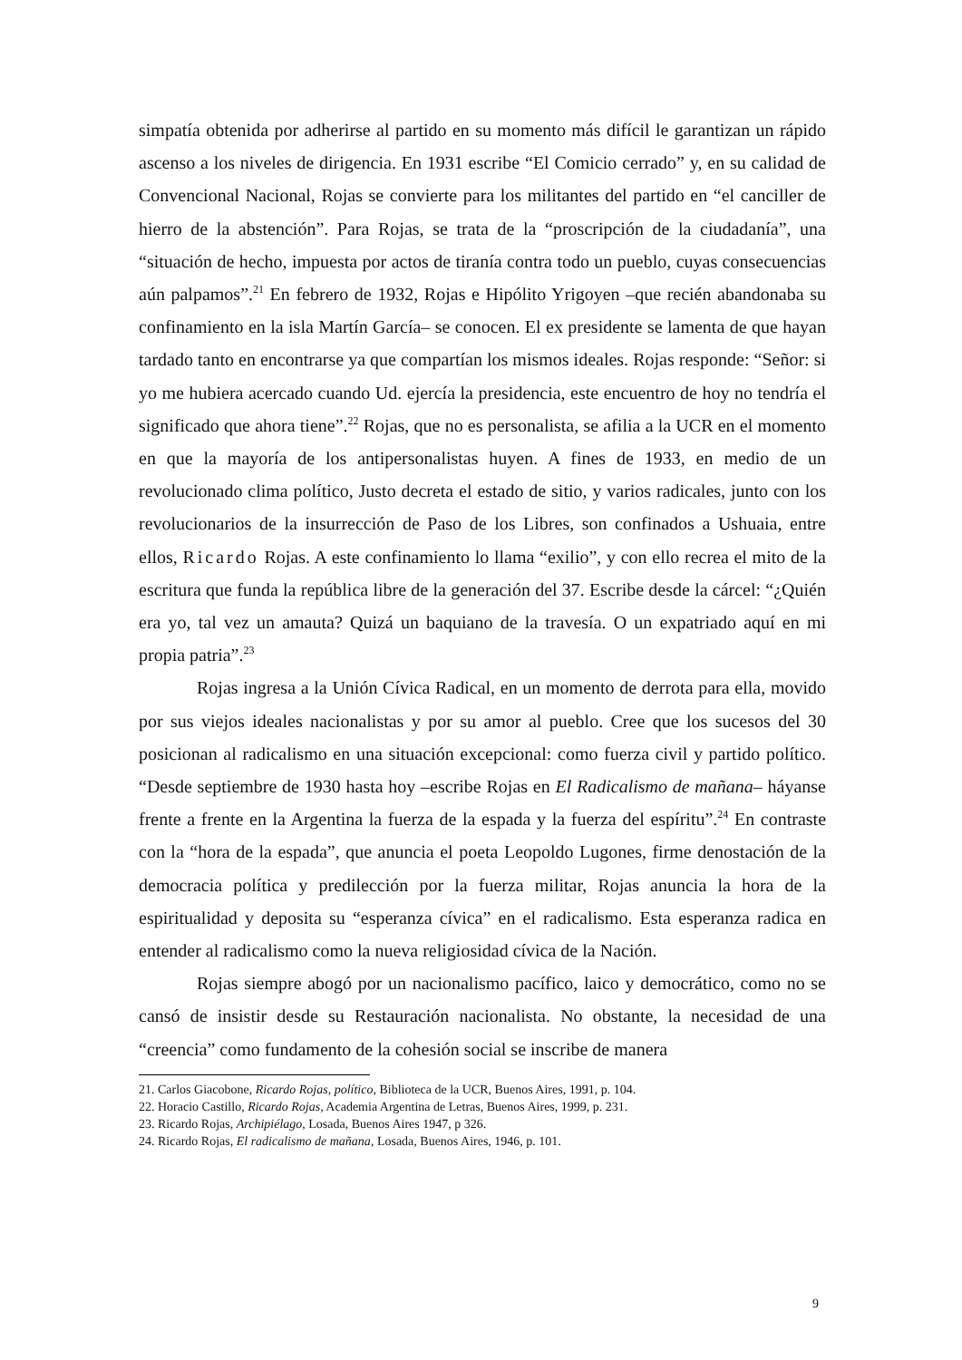simpatía obtenida por adherirse al partido en su momento más difícil le garantizan un rápido ascenso a los niveles de dirigencia. En 1931 escribe “El Comicio cerrado” y, en su calidad de Convencional Nacional, Rojas se convierte para los militantes del partido en “el canciller de hierro de la abstención”. Para Rojas, se trata de la “proscripción de la ciudadanía”, una “situación de hecho, impuesta por actos de tiranía contra todo un pueblo, cuyas consecuencias aún palpamos”.<sup>21</sup> En febrero de 1932, Rojas e Hipólito Yrigoyen –que recién abandonaba su confinamiento en la isla Martín García– se conocen. El ex presidente se lamenta de que hayan tardado tanto en encontrarse ya que compartían los mismos ideales. Rojas responde: “Señor: si yo me hubiera acercado cuando Ud. ejercía la presidencia, este encuentro de hoy no tendría el significado que ahora tiene”.<sup>22</sup> Rojas, que no es personalista, se afilia a la UCR en el momento en que la mayoría de los antipersonalistas huyen. A fines de 1933, en medio de un revolucionado clima político, Justo decreta el estado de sitio, y varios radicales, junto con los revolucionarios de la insurrección de Paso de los Libres, son confinados a Ushuaia, entre ellos, Ricardo Rojas. A este confinamiento lo llama “exilio”, y con ello recrea el mito de la escritura que funda la república libre de la generación del 37. Escribe desde la cárcel: “¿Quién era yo, tal vez un amauta? Quizá un baquiano de la travesía. O un expatriado aquí en mi propia patria”.<sup>23</sup>
Rojas ingresa a la Unión Cívica Radical, en un momento de derrota para ella, movido por sus viejos ideales nacionalistas y por su amor al pueblo. Cree que los sucesos del 30 posicionan al radicalismo en una situación excepcional: como fuerza civil y partido político. “Desde septiembre de 1930 hasta hoy –escribe Rojas en El Radicalismo de mañana– háyanse frente a frente en la Argentina la fuerza de la espada y la fuerza del espíritu”.<sup>24</sup> En contraste con la “hora de la espada”, que anuncia el poeta Leopoldo Lugones, firme denostación de la democracia política y predilección por la fuerza militar, Rojas anuncia la hora de la espiritualidad y deposita su “esperanza cívica” en el radicalismo. Esta esperanza radica en entender al radicalismo como la nueva religiosidad cívica de la Nación.
Rojas siempre abogó por un nacionalismo pacífico, laico y democrático, como no se cansó de insistir desde su Restauración nacionalista. No obstante, la necesidad de una “creencia” como fundamento de la cohesión social se inscribe de manera
21. Carlos Giacobone, Ricardo Rojas, político, Biblioteca de la UCR, Buenos Aires, 1991, p. 104.
22. Horacio Castillo, Ricardo Rojas, Academia Argentina de Letras, Buenos Aires, 1999, p. 231.
23. Ricardo Rojas, Archipiélago, Losada, Buenos Aires 1947, p 326.
24. Ricardo Rojas, El radicalismo de mañana, Losada, Buenos Aires, 1946, p. 101.
9